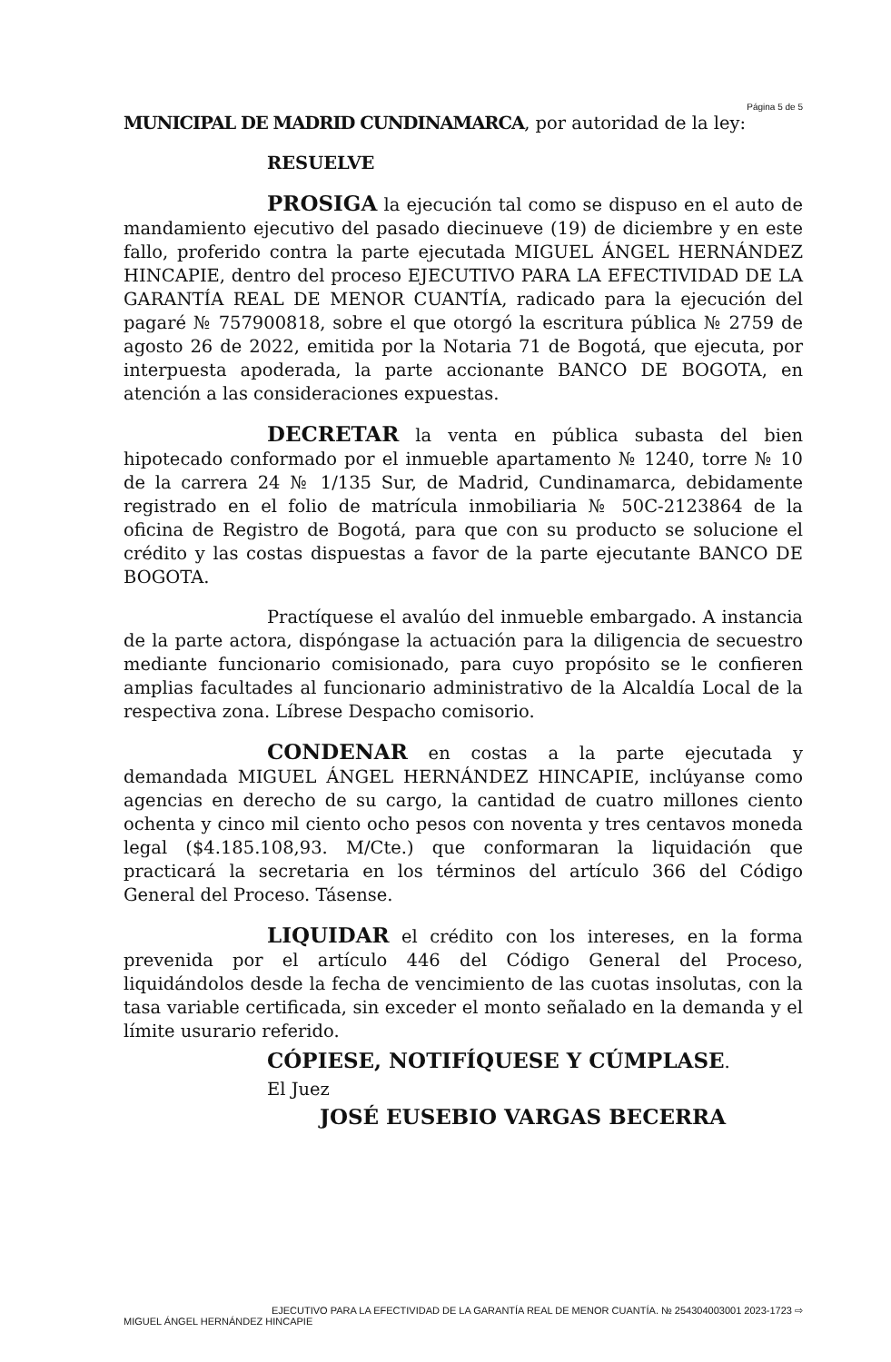Página 5 de 5
MUNICIPAL DE MADRID CUNDINAMARCA, por autoridad de la ley:
RESUELVE
PROSIGA la ejecución tal como se dispuso en el auto de mandamiento ejecutivo del pasado diecinueve (19) de diciembre y en este fallo, proferido contra la parte ejecutada MIGUEL ÁNGEL HERNÁNDEZ HINCAPIE, dentro del proceso EJECUTIVO PARA LA EFECTIVIDAD DE LA GARANTÍA REAL DE MENOR CUANTÍA, radicado para la ejecución del pagaré № 757900818, sobre el que otorgó la escritura pública № 2759 de agosto 26 de 2022, emitida por la Notaria 71 de Bogotá, que ejecuta, por interpuesta apoderada, la parte accionante BANCO DE BOGOTA, en atención a las consideraciones expuestas.
DECRETAR la venta en pública subasta del bien hipotecado conformado por el inmueble apartamento № 1240, torre № 10 de la carrera 24 № 1/135 Sur, de Madrid, Cundinamarca, debidamente registrado en el folio de matrícula inmobiliaria № 50C-2123864 de la oficina de Registro de Bogotá, para que con su producto se solucione el crédito y las costas dispuestas a favor de la parte ejecutante BANCO DE BOGOTA.
Practíquese el avalúo del inmueble embargado. A instancia de la parte actora, dispóngase la actuación para la diligencia de secuestro mediante funcionario comisionado, para cuyo propósito se le confieren amplias facultades al funcionario administrativo de la Alcaldía Local de la respectiva zona. Líbrese Despacho comisorio.
CONDENAR en costas a la parte ejecutada y demandada MIGUEL ÁNGEL HERNÁNDEZ HINCAPIE, inclúyanse como agencias en derecho de su cargo, la cantidad de cuatro millones ciento ochenta y cinco mil ciento ocho pesos con noventa y tres centavos moneda legal ($4.185.108,93. M/Cte.) que conformaran la liquidación que practicará la secretaria en los términos del artículo 366 del Código General del Proceso. Tásense.
LIQUIDAR el crédito con los intereses, en la forma prevenida por el artículo 446 del Código General del Proceso, liquidándolos desde la fecha de vencimiento de las cuotas insolutas, con la tasa variable certificada, sin exceder el monto señalado en la demanda y el límite usurario referido.
CÓPIESE, NOTIFÍQUESE Y CÚMPLASE.
El Juez
JOSÉ EUSEBIO VARGAS BECERRA
EJECUTIVO PARA LA EFECTIVIDAD DE LA GARANTÍA REAL DE MENOR CUANTÍA. № 254304003001 2023-1723 ⇨
MIGUEL ÁNGEL HERNÁNDEZ HINCAPIE